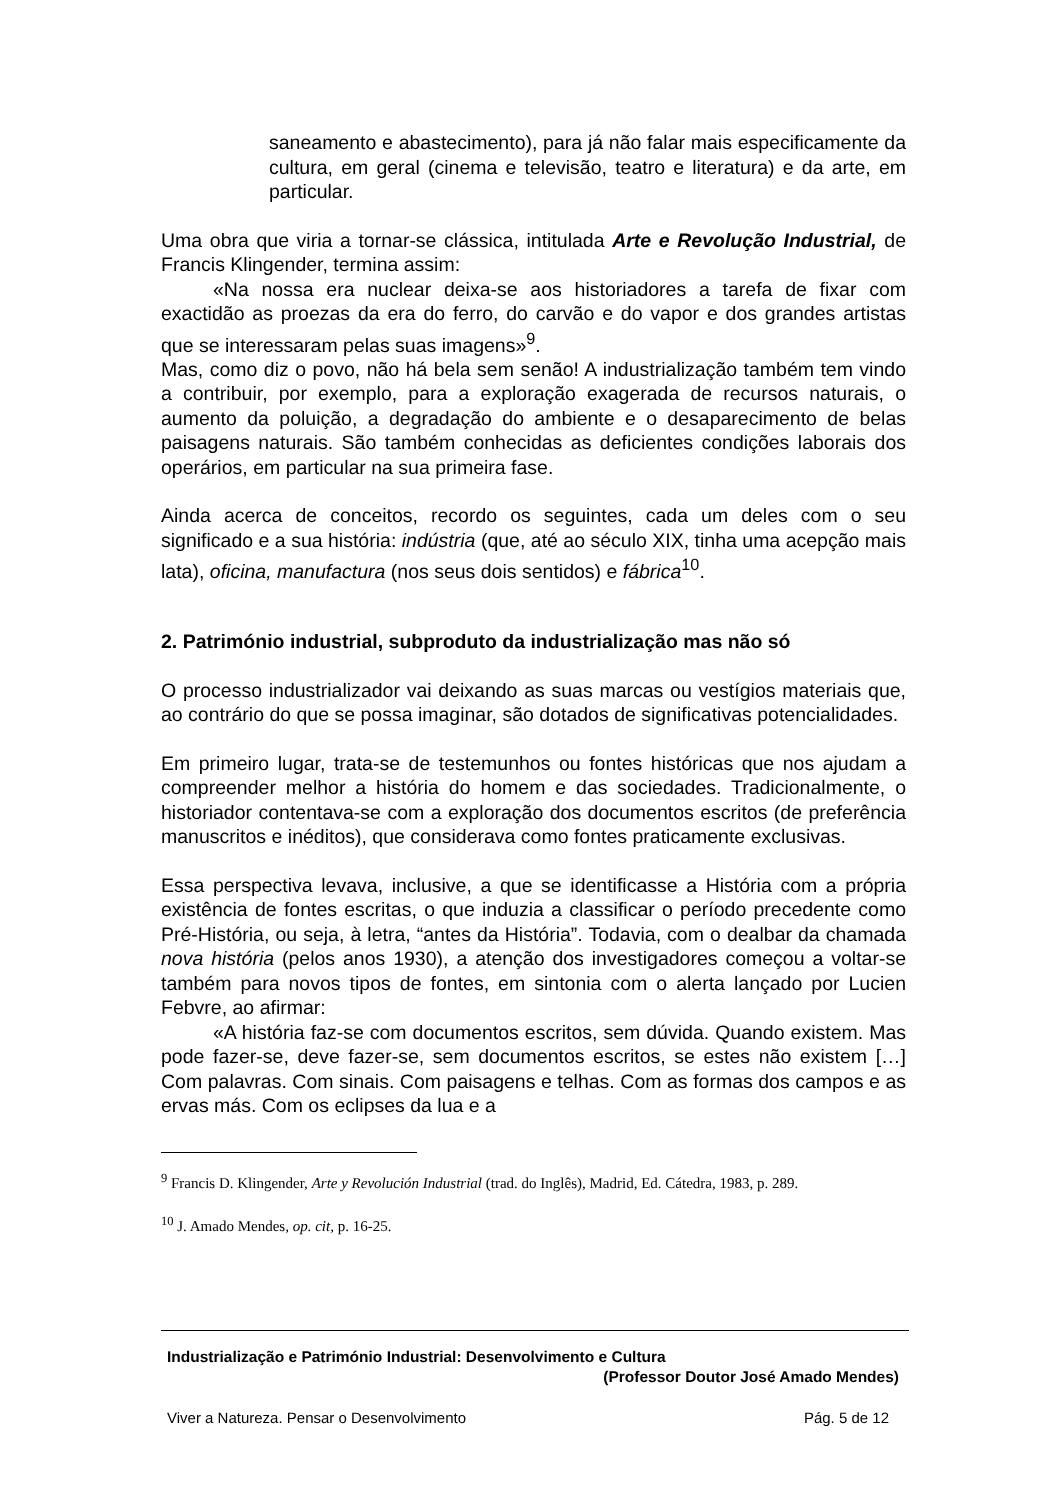saneamento e abastecimento), para já não falar mais especificamente da cultura, em geral (cinema e televisão, teatro e literatura) e da arte, em particular.
Uma obra que viria a tornar-se clássica, intitulada Arte e Revolução Industrial, de Francis Klingender, termina assim:
«Na nossa era nuclear deixa-se aos historiadores a tarefa de fixar com exactidão as proezas da era do ferro, do carvão e do vapor e dos grandes artistas que se interessaram pelas suas imagens»<sup>9</sup>.
Mas, como diz o povo, não há bela sem senão! A industrialização também tem vindo a contribuir, por exemplo, para a exploração exagerada de recursos naturais, o aumento da poluição, a degradação do ambiente e o desaparecimento de belas paisagens naturais. São também conhecidas as deficientes condições laborais dos operários, em particular na sua primeira fase.
Ainda acerca de conceitos, recordo os seguintes, cada um deles com o seu significado e a sua história: indústria (que, até ao século XIX, tinha uma acepção mais lata), oficina, manufactura (nos seus dois sentidos) e fábrica<sup>10</sup>.
2. Património industrial, subproduto da industrialização mas não só
O processo industrializador vai deixando as suas marcas ou vestígios materiais que, ao contrário do que se possa imaginar, são dotados de significativas potencialidades.
Em primeiro lugar, trata-se de testemunhos ou fontes históricas que nos ajudam a compreender melhor a história do homem e das sociedades. Tradicionalmente, o historiador contentava-se com a exploração dos documentos escritos (de preferência manuscritos e inéditos), que considerava como fontes praticamente exclusivas.
Essa perspectiva levava, inclusive, a que se identificasse a História com a própria existência de fontes escritas, o que induzia a classificar o período precedente como Pré-História, ou seja, à letra, “antes da História”. Todavia, com o dealbar da chamada nova história (pelos anos 1930), a atenção dos investigadores começou a voltar-se também para novos tipos de fontes, em sintonia com o alerta lançado por Lucien Febvre, ao afirmar:
«A história faz-se com documentos escritos, sem dúvida. Quando existem. Mas pode fazer-se, deve fazer-se, sem documentos escritos, se estes não existem […] Com palavras. Com sinais. Com paisagens e telhas. Com as formas dos campos e as ervas más. Com os eclipses da lua e a
<sup>9</sup> Francis D. Klingender, Arte y Revolución Industrial (trad. do Inglês), Madrid, Ed. Cátedra, 1983, p. 289.
<sup>10</sup> J. Amado Mendes, op. cit, p. 16-25.
Industrialização e Património Industrial: Desenvolvimento e Cultura
(Professor Doutor José Amado Mendes)
Viver a Natureza. Pensar o Desenvolvimento Pág. 5 de 12